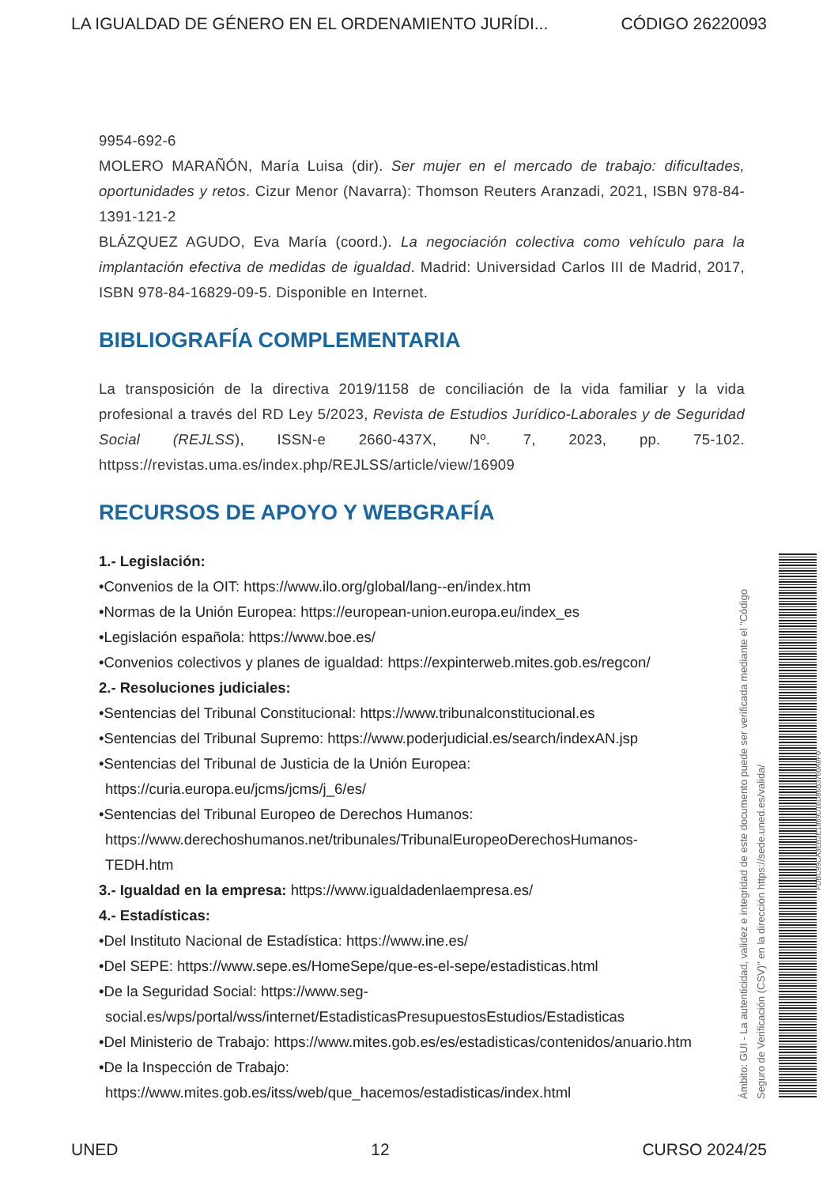LA IGUALDAD DE GÉNERO EN EL ORDENAMIENTO JURÍDI... CÓDIGO 26220093
9954-692-6
MOLERO MARAÑÓN, María Luisa (dir). Ser mujer en el mercado de trabajo: dificultades, oportunidades y retos. Cizur Menor (Navarra): Thomson Reuters Aranzadi, 2021, ISBN 978-84-1391-121-2
BLÁZQUEZ AGUDO, Eva María (coord.). La negociación colectiva como vehículo para la implantación efectiva de medidas de igualdad. Madrid: Universidad Carlos III de Madrid, 2017, ISBN 978-84-16829-09-5. Disponible en Internet.
BIBLIOGRAFÍA COMPLEMENTARIA
La transposición de la directiva 2019/1158 de conciliación de la vida familiar y la vida profesional a través del RD Ley 5/2023, Revista de Estudios Jurídico-Laborales y de Seguridad Social (REJLSS), ISSN-e 2660-437X, Nº. 7, 2023, pp. 75-102. httpss://revistas.uma.es/index.php/REJLSS/article/view/16909
RECURSOS DE APOYO Y WEBGRAFÍA
1.- Legislación:
•Convenios de la OIT: https://www.ilo.org/global/lang--en/index.htm
•Normas de la Unión Europea: https://european-union.europa.eu/index_es
•Legislación española: https://www.boe.es/
•Convenios colectivos y planes de igualdad: https://expinterweb.mites.gob.es/regcon/
2.- Resoluciones judiciales:
•Sentencias del Tribunal Constitucional: https://www.tribunalconstitucional.es
•Sentencias del Tribunal Supremo: https://www.poderjudicial.es/search/indexAN.jsp
•Sentencias del Tribunal de Justicia de la Unión Europea:
https://curia.europa.eu/jcms/jcms/j_6/es/
•Sentencias del Tribunal Europeo de Derechos Humanos:
https://www.derechoshumanos.net/tribunales/TribunalEuropeoDerechosHumanos-
TEDH.htm
3.- Igualdad en la empresa: https://www.igualdadenlaempresa.es/
4.- Estadísticas:
•Del Instituto Nacional de Estadística: https://www.ine.es/
•Del SEPE: https://www.sepe.es/HomeSepe/que-es-el-sepe/estadisticas.html
•De la Seguridad Social: https://www.seg-
social.es/wps/portal/wss/internet/EstadisticasPresupuestosEstudios/Estadisticas
•Del Ministerio de Trabajo: https://www.mites.gob.es/es/estadisticas/contenidos/anuario.htm
•De la Inspección de Trabajo:
https://www.mites.gob.es/itss/web/que_hacemos/estadisticas/index.html
Ámbito: GUI - La autenticidad, validez e integridad de este documento puede ser verificada mediante el "Código Seguro de Verificación (CSV)" en la dirección https://sede.uned.es/valida/
FDBC99CA3EB3E1869D16D86B3760A0F0
UNED 12 CURSO 2024/25